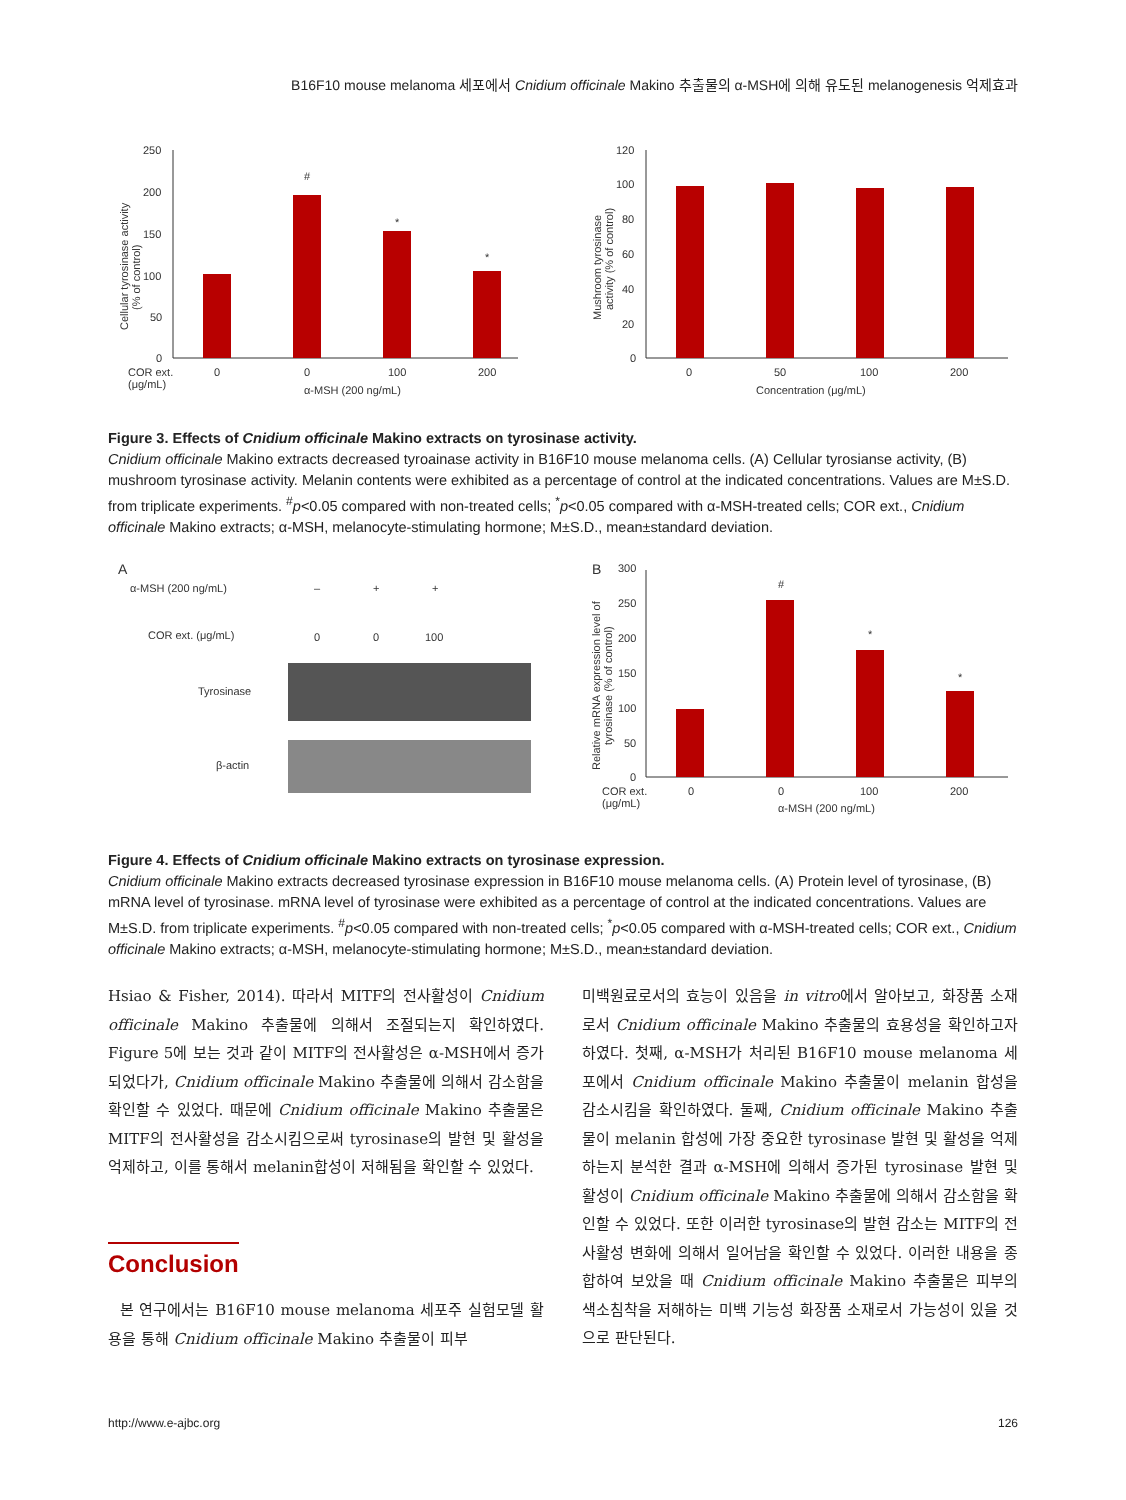B16F10 mouse melanoma 세포에서 Cnidium officinale Makino 추출물의 α-MSH에 의해 유도된 melanogenesis 억제효과
250
200
150
100
50
0
#
*
*
COR ext.
(μg/mL)
0
0
100
200
α-MSH (200 ng/mL)
Cellular tyrosinase activity
(% of control)
120
100
80
60
40
20
0
0
50
100
200
Concentration (μg/mL)
Mushroom tyrosinase
activity (% of control)
Figure 3. Effects of Cnidium officinale Makino extracts on tyrosinase activity.
Cnidium officinale Makino extracts decreased tyroainase activity in B16F10 mouse melanoma cells. (A) Cellular tyrosianse activity, (B) mushroom tyrosinase activity. Melanin contents were exhibited as a percentage of control at the indicated concentrations. Values are M±S.D. from triplicate experiments. <sup>#</sup>p<0.05 compared with non-treated cells; <sup>*</sup>p<0.05 compared with α-MSH-treated cells; COR ext., Cnidium officinale Makino extracts; α-MSH, melanocyte-stimulating hormone; M±S.D., mean±standard deviation.
A
α-MSH (200 ng/mL)
–
+
+
COR ext. (μg/mL)
0
0
100
Tyrosinase
β-actin
B
300
250
200
150
100
50
0
#
*
*
COR ext.
(μg/mL)
0
0
100
200
α-MSH (200 ng/mL)
Relative mRNA expression level of
tyrosinase (% of control)
Figure 4. Effects of Cnidium officinale Makino extracts on tyrosinase expression.
Cnidium officinale Makino extracts decreased tyrosinase expression in B16F10 mouse melanoma cells. (A) Protein level of tyrosinase, (B) mRNA level of tyrosinase. mRNA level of tyrosinase were exhibited as a percentage of control at the indicated concentrations. Values are M±S.D. from triplicate experiments. <sup>#</sup>p<0.05 compared with non-treated cells; <sup>*</sup>p<0.05 compared with α-MSH-treated cells; COR ext., Cnidium officinale Makino extracts; α-MSH, melanocyte-stimulating hormone; M±S.D., mean±standard deviation.
Hsiao & Fisher, 2014). 따라서 MITF의 전사활성이 Cnidium officinale Makino 추출물에 의해서 조절되는지 확인하였다. Figure 5에 보는 것과 같이 MITF의 전사활성은 α-MSH에서 증가되었다가, Cnidium officinale Makino 추출물에 의해서 감소함을 확인할 수 있었다. 때문에 Cnidium officinale Makino 추출물은 MITF의 전사활성을 감소시킴으로써 tyrosinase의 발현 및 활성을 억제하고, 이를 통해서 melanin합성이 저해됨을 확인할 수 있었다.
Conclusion
본 연구에서는 B16F10 mouse melanoma 세포주 실험모델 활용을 통해 Cnidium officinale Makino 추출물이 피부
미백원료로서의 효능이 있음을 in vitro에서 알아보고, 화장품 소재로서 Cnidium officinale Makino 추출물의 효용성을 확인하고자 하였다. 첫째, α-MSH가 처리된 B16F10 mouse melanoma 세포에서 Cnidium officinale Makino 추출물이 melanin 합성을 감소시킴을 확인하였다. 둘째, Cnidium officinale Makino 추출물이 melanin 합성에 가장 중요한 tyrosinase 발현 및 활성을 억제하는지 분석한 결과 α-MSH에 의해서 증가된 tyrosinase 발현 및 활성이 Cnidium officinale Makino 추출물에 의해서 감소함을 확인할 수 있었다. 또한 이러한 tyrosinase의 발현 감소는 MITF의 전사활성 변화에 의해서 일어남을 확인할 수 있었다. 이러한 내용을 종합하여 보았을 때 Cnidium officinale Makino 추출물은 피부의 색소침착을 저해하는 미백 기능성 화장품 소재로서 가능성이 있을 것으로 판단된다.
http://www.e-ajbc.org 126